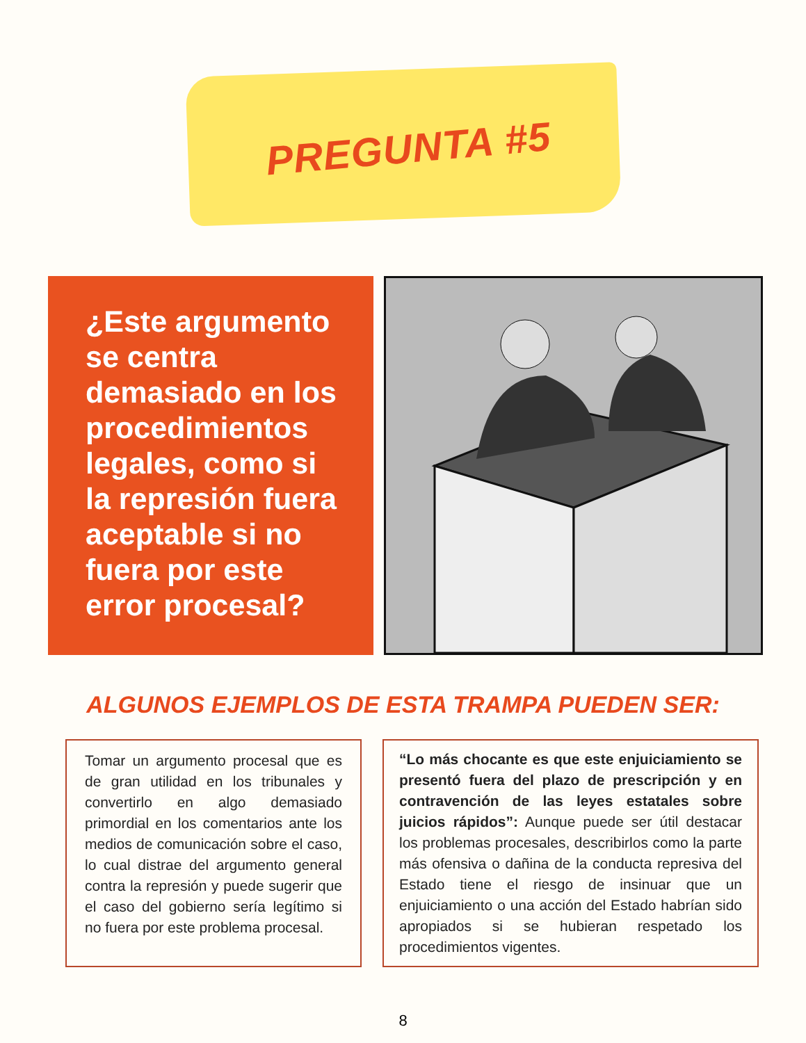PREGUNTA #5
¿Este argumento se centra demasiado en los procedimientos legales, como si la represión fuera aceptable si no fuera por este error procesal?
ALGUNOS EJEMPLOS DE ESTA TRAMPA PUEDEN SER:
Tomar un argumento procesal que es de gran utilidad en los tribunales y convertirlo en algo demasiado primordial en los comentarios ante los medios de comunicación sobre el caso, lo cual distrae del argumento general contra la represión y puede sugerir que el caso del gobierno sería legítimo si no fuera por este problema procesal.
“Lo más chocante es que este enjuiciamiento se presentó fuera del plazo de prescripción y en contravención de las leyes estatales sobre juicios rápidos”: Aunque puede ser útil destacar los problemas procesales, describirlos como la parte más ofensiva o dañina de la conducta represiva del Estado tiene el riesgo de insinuar que un enjuiciamiento o una acción del Estado habrían sido apropiados si se hubieran respetado los procedimientos vigentes.
8